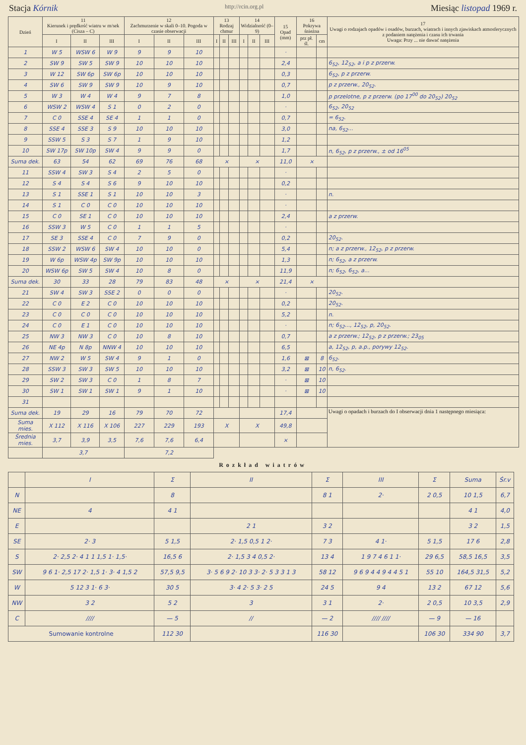Stacja Kórnik http://rcin.org.pl Miesiąc listopad 1969 r.
| Dzień | 11 Kierunek i prędkość wiatru w m/sek (Cisza – C) | | | 12 Zachmurzenie w skali 0–10. Pogoda w czasie obserwacji | | | 13 Rodzaj chmur | | | 14 Widzialność (0–9) | | | 15 Opad (mm) | 16 Pokrywa śnieżna | | 17 Uwagi o rodzajach opadów i osadów, burzach, wiatrach i innych zjawiskach atmosferycznych z podaniem natężenia i czasu ich trwania Uwaga: Przy ... nie dawać natężenia |
| --- | --- | --- | --- | --- | --- | --- | --- | --- | --- | --- | --- | --- | --- | --- | --- | --- |
| | I | II | III | I | II | III | I | II | III | I | II | III | | prz pł. śl. | cm | |
| 1 | W 5 | WSW 6 | W 9 | 9 | 9 | 10 | | | | | | | · | | | |
| 2 | SW 9 | SW 5 | SW 9 | 10 | 10 | 10 | | | | | | | 2,4 | | | 6<sub>52</sub>, 12<sub>52</sub>, a i p z przerw. |
| 3 | W 12 | SW 6p | SW 6p | 10 | 10 | 10 | | | | | | | 0,3 | | | 6<sub>52</sub>, p z przerw. |
| 4 | SW 6 | SW 9 | SW 9 | 10 | 9 | 10 | | | | | | | 0,7 | | | p z przerw., 20<sub>52</sub>. |
| 5 | W 3 | W 4 | W 4 | 9 | 7 | 8 | | | | | | | 1,0 | | | p przelotne, p z przerw. (po 17<sup>00</sup> do 20<sub>52</sub>) 20<sub>52</sub> |
| 6 | WSW 2 | WSW 4 | S 1 | 0 | 2 | 0 | | | | | | | · | | | 6<sub>52</sub>, 20<sub>52</sub> |
| 7 | C 0 | SSE 4 | SE 4 | 1 | 1 | 0 | | | | | | | 0,7 | | | = 6<sub>52</sub>. |
| 8 | SSE 4 | SSE 3 | S 9 | 10 | 10 | 10 | | | | | | | 3,0 | | | na, 6<sub>52</sub>... |
| 9 | SSW 5 | S 3 | S 7 | 1 | 9 | 10 | | | | | | | 1,2 | | | |
| 10 | SW 17p | SW 10p | SW 4 | 9 | 9 | 0 | | | | | | | 1,7 | | | n, 6<sub>52</sub>, p z przerw., ± od 16<sup>05</sup> |
| Suma dek. | 63 | 54 | 62 | 69 | 76 | 68 | × | | | × | | | 11,0 | × | | |
| 11 | SSW 4 | SW 3 | S 4 | 2 | 5 | 0 | | | | | | | · | | | |
| 12 | S 4 | S 4 | S 6 | 9 | 10 | 10 | | | | | | | 0,2 | | | |
| 13 | S 1 | SSE 1 | S 1 | 10 | 10 | 3 | | | | | | | · | | | n. |
| 14 | S 1 | C 0 | C 0 | 10 | 10 | 10 | | | | | | | · | | | |
| 15 | C 0 | SE 1 | C 0 | 10 | 10 | 10 | | | | | | | 2,4 | | | a z przerw. |
| 16 | SSW 3 | W 5 | C 0 | 1 | 1 | 5 | | | | | | | · | | | |
| 17 | SE 3 | SSE 4 | C 0 | 7 | 9 | 0 | | | | | | | 0,2 | | | 20<sub>52</sub>. |
| 18 | SSW 2 | WSW 6 | SW 4 | 10 | 10 | 0 | | | | | | | 5,4 | | | n; a z przerw., 12<sub>52</sub>, p z przerw. |
| 19 | W 6p | WSW 4p | SW 9p | 10 | 10 | 10 | | | | | | | 1,3 | | | n; 6<sub>52</sub>, a z przerw. |
| 20 | WSW 6p | SW 5 | SW 4 | 10 | 8 | 0 | | | | | | | 11,9 | | | n; 6<sub>52</sub>, 6<sub>52</sub>, a... |
| Suma dek. | 30 | 33 | 28 | 79 | 83 | 48 | × | | | × | | | 21,4 | × | | |
| 21 | SW 4 | SW 3 | SSE 2 | 0 | 0 | 0 | | | | | | | · | | | 20<sub>52</sub>. |
| 22 | C 0 | E 2 | C 0 | 10 | 10 | 10 | | | | | | | 0,2 | | | 20<sub>52</sub>. |
| 23 | C 0 | C 0 | C 0 | 10 | 10 | 10 | | | | | | | 5,2 | | | n. |
| 24 | C 0 | E 1 | C 0 | 10 | 10 | 10 | | | | | | | · | | | n; 6<sub>52</sub>..., 12<sub>52</sub>, p, 20<sub>52</sub>. |
| 25 | NW 3 | NW 3 | C 0 | 10 | 8 | 10 | | | | | | | 0,7 | | | a z przerw.; 12<sub>52</sub>, p z przerw.; 23<sub>05</sub> |
| 26 | NE 4p | N 8p | NNW 4 | 10 | 10 | 10 | | | | | | | 6,5 | | | a, 12<sub>52</sub>, p, a.p., porywy 12<sub>52</sub>. |
| 27 | NW 2 | W 5 | SW 4 | 9 | 1 | 0 | | | | | | | 1,6 | ⊠ | 8 | 6<sub>52</sub>. |
| 28 | SSW 3 | SW 3 | SW 5 | 10 | 10 | 10 | | | | | | | 3,2 | ⊠ | 10 | n, 6<sub>52</sub>. |
| 29 | SW 2 | SW 3 | C 0 | 1 | 8 | 7 | | | | | | | · | ⊠ | 10 | |
| 30 | SW 1 | SW 1 | SW 1 | 9 | 1 | 10 | | | | | | | · | ⊠ | 10 | |
| 31 | | | | | | | | | | | | | | | | |
| Suma dek. | 19 | 29 | 16 | 79 | 70 | 72 | | | | | | | 17,4 | | | Uwagi o opadach i burzach do I obserwacji dnia 1 następnego miesiąca: |
| Suma mies. | X 112 | X 116 | X 106 | 227 | 229 | 193 | X | | | X | | | 49,8 | | | |
| Średnia mies. | 3,7 | 3,9 | 3,5 | 7,6 | 7,6 | 6,4 | | | | | | | × | | | |
| | 3,7 | | | 7,2 | | | | | | | | | | | | |
Rozkład wiatrów
| | I | Σ | II | Σ | III | Σ | Suma | Śr.v |
| N | | 8 | | 8 1 | 2· | 2 0,5 | 10 1,5 | 6,7 |
| NE | 4 | 4 1 | | | | | 4 1 | 4,0 |
| E | | | 2 1 | 3 2 | | | 3 2 | 1,5 |
| SE | 2· 3 | 5 1,5 | 2· 1,5 0,5 1 2· | 7 3 | 4 1· | 5 1,5 | 17 6 | 2,8 |
| S | 2· 2,5 2· 4 1 1 1,5 1· 1,5· | 16,5 6 | 2· 1,5 3 4 0,5 2· | 13 4 | 1 9 7 4 6 1 1· | 29 6,5 | 58,5 16,5 | 3,5 |
| SW | 9 6 1· 2,5 17 2· 1,5 1· 3· 4 1,5 2 | 57,5 9,5 | 3· 5 6 9 2· 10 3 3· 2· 5 3 3 1 3 | 58 12 | 9 6 9 4 4 9 4 4 5 1 | 55 10 | 164,5 31,5 | 5,2 |
| W | 5 12 3 1· 6 3· | 30 5 | 3· 4 2· 5 3· 2 5 | 24 5 | 9 4 | 13 2 | 67 12 | 5,6 |
| NW | 3 2 | 5 2 | 3 | 3 1 | 2· | 2 0,5 | 10 3,5 | 2,9 |
| C | //// | — 5 | // | — 2 | //// //// | — 9 | — 16 | |
| Sumowanie kontrolne | | 112 30 | | 116 30 | | 106 30 | 334 90 | 3,7 |